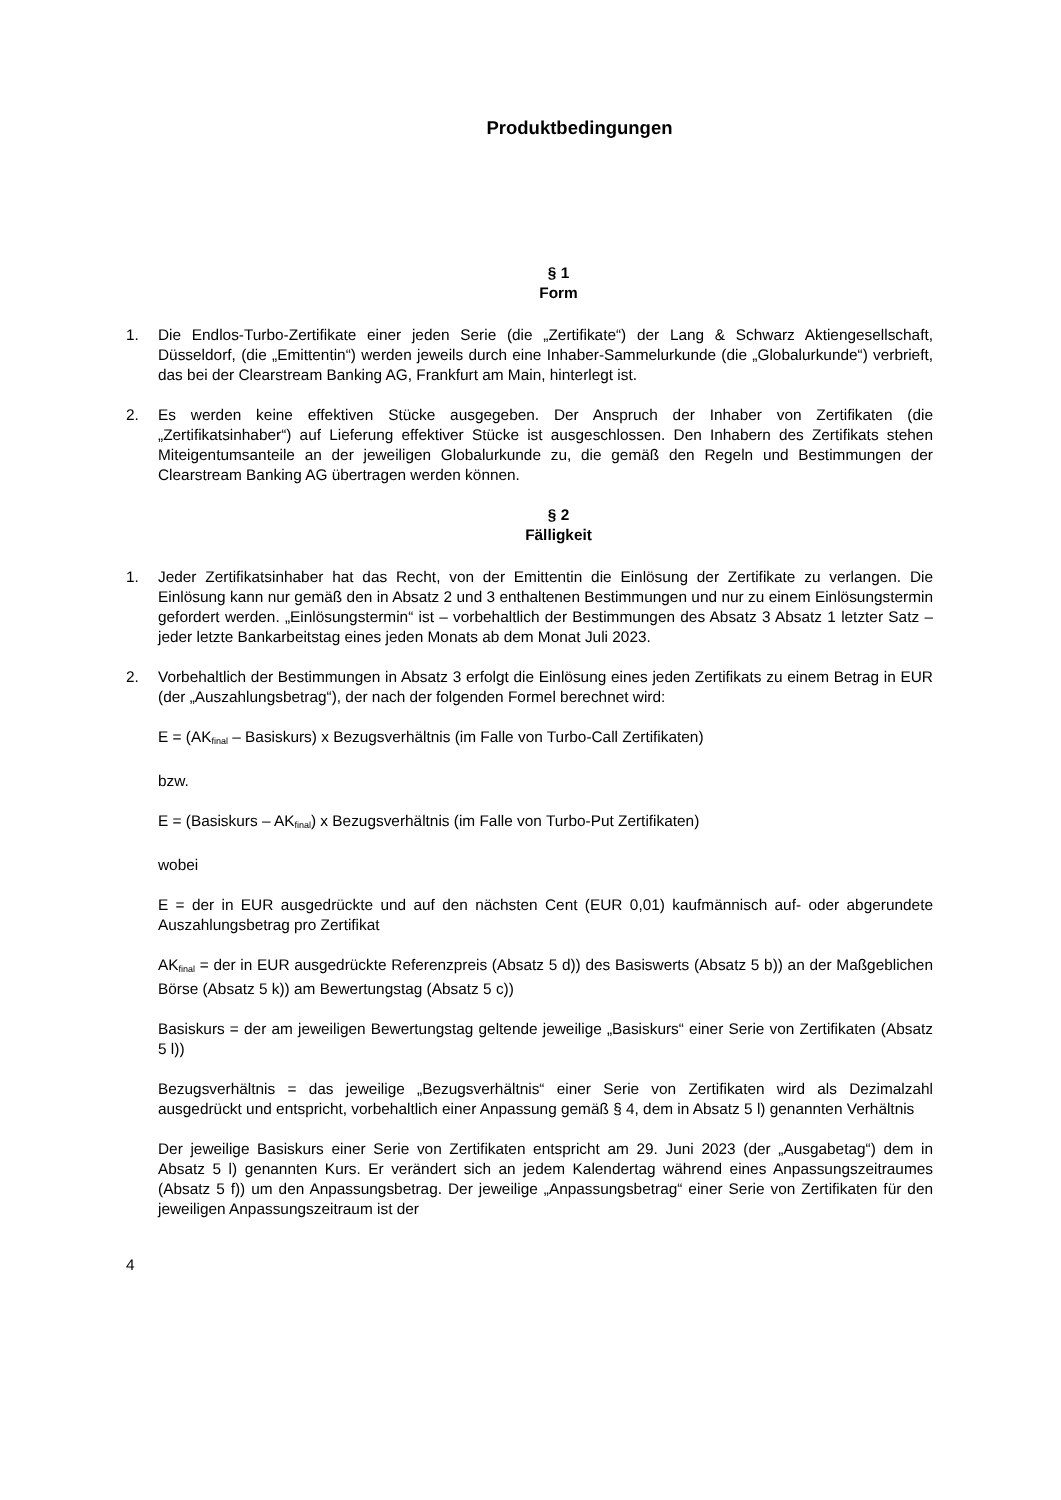Produktbedingungen
§ 1
Form
1. Die Endlos-Turbo-Zertifikate einer jeden Serie (die „Zertifikate“) der Lang & Schwarz Aktiengesellschaft, Düsseldorf, (die „Emittentin“) werden jeweils durch eine Inhaber-Sammelurkunde (die „Globalurkunde“) verbrieft, das bei der Clearstream Banking AG, Frankfurt am Main, hinterlegt ist.
2. Es werden keine effektiven Stücke ausgegeben. Der Anspruch der Inhaber von Zertifikaten (die „Zertifikatsinhaber“) auf Lieferung effektiver Stücke ist ausgeschlossen. Den Inhabern des Zertifikats stehen Miteigentumsanteile an der jeweiligen Globalurkunde zu, die gemäß den Regeln und Bestimmungen der Clearstream Banking AG übertragen werden können.
§ 2
Fälligkeit
1. Jeder Zertifikatsinhaber hat das Recht, von der Emittentin die Einlösung der Zertifikate zu verlangen. Die Einlösung kann nur gemäß den in Absatz 2 und 3 enthaltenen Bestimmungen und nur zu einem Einlösungstermin gefordert werden. „Einlösungstermin“ ist – vorbehaltlich der Bestimmungen des Absatz 3 Absatz 1 letzter Satz – jeder letzte Bankarbeitstag eines jeden Monats ab dem Monat Juli 2023.
2. Vorbehaltlich der Bestimmungen in Absatz 3 erfolgt die Einlösung eines jeden Zertifikats zu einem Betrag in EUR (der „Auszahlungsbetrag“), der nach der folgenden Formel berechnet wird:
E = (AK<sub>final</sub> – Basiskurs) x Bezugsverhältnis (im Falle von Turbo-Call Zertifikaten)
bzw.
E = (Basiskurs – AK<sub>final</sub>) x Bezugsverhältnis (im Falle von Turbo-Put Zertifikaten)
wobei
E = der in EUR ausgedrückte und auf den nächsten Cent (EUR 0,01) kaufmännisch auf- oder abgerundete Auszahlungsbetrag pro Zertifikat
AK<sub>final</sub> = der in EUR ausgedrückte Referenzpreis (Absatz 5 d)) des Basiswerts (Absatz 5 b)) an der Maßgeblichen Börse (Absatz 5 k)) am Bewertungstag (Absatz 5 c))
Basiskurs = der am jeweiligen Bewertungstag geltende jeweilige „Basiskurs“ einer Serie von Zertifikaten (Absatz 5 l))
Bezugsverhältnis = das jeweilige „Bezugsverhältnis“ einer Serie von Zertifikaten wird als Dezimalzahl ausgedrückt und entspricht, vorbehaltlich einer Anpassung gemäß § 4, dem in Absatz 5 l) genannten Verhältnis
Der jeweilige Basiskurs einer Serie von Zertifikaten entspricht am 29. Juni 2023 (der „Ausgabetag“) dem in Absatz 5 l) genannten Kurs. Er verändert sich an jedem Kalendertag während eines Anpassungszeitraumes (Absatz 5 f)) um den Anpassungsbetrag. Der jeweilige „Anpassungsbetrag“ einer Serie von Zertifikaten für den jeweiligen Anpassungszeitraum ist der
4